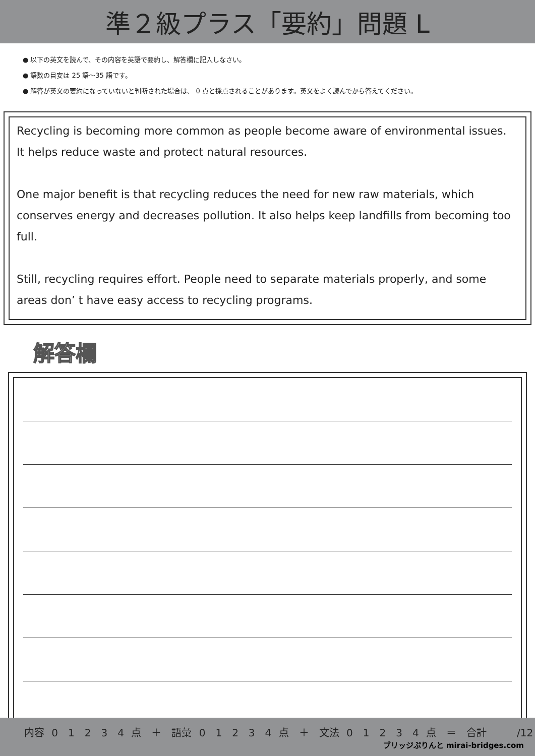準２級プラス「要約」問題 L
● 以下の英文を読んで、その内容を英語で要約し、解答欄に記入しなさい。
● 語数の目安は 25 語〜35 語です。
● 解答が英文の要約になっていないと判断された場合は、 0 点と採点されることがあります。英文をよく読んでから答えてください。
Recycling is becoming more common as people become aware of environmental issues. It helps reduce waste and protect natural resources.
One major benefit is that recycling reduces the need for new raw materials, which conserves energy and decreases pollution. It also helps keep landfills from becoming too full.
Still, recycling requires effort. People need to separate materials properly, and some areas don’ t have easy access to recycling programs.
解答欄
内容 0　1　2　3　4 点　＋　語彙 0　1　2　3　4 点　＋　文法 0　1　2　3　4 点　＝　合計　　　/12
ブリッジぷりんと mirai-bridges.com